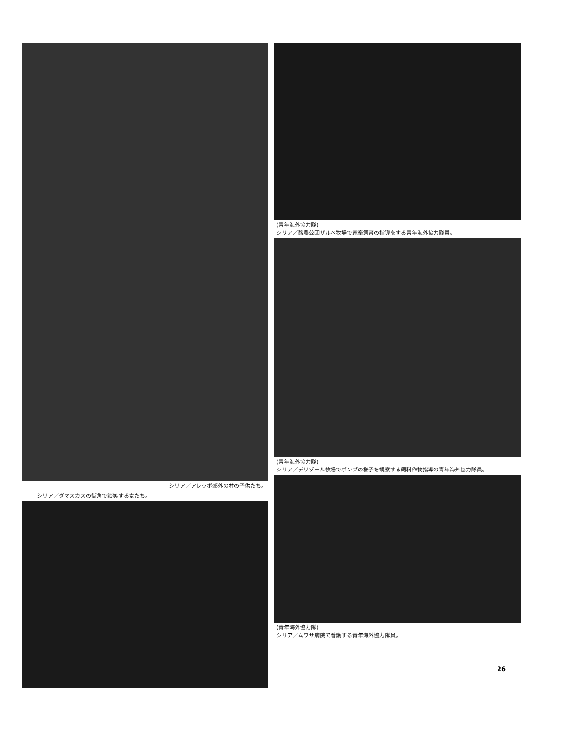シリア／アレッポ郊外の村の子供たち。
シリア／ダマスカスの街角で談笑する女たち。
(青年海外協力隊)
シリア／酪農公団ザルベ牧場で家畜飼育の指導をする青年海外協力隊員。
(青年海外協力隊)
シリア／デリゾール牧場でポンプの様子を観察する飼料作物指導の青年海外協力隊員。
(青年海外協力隊)
シリア／ムワサ病院で看護する青年海外協力隊員。
26